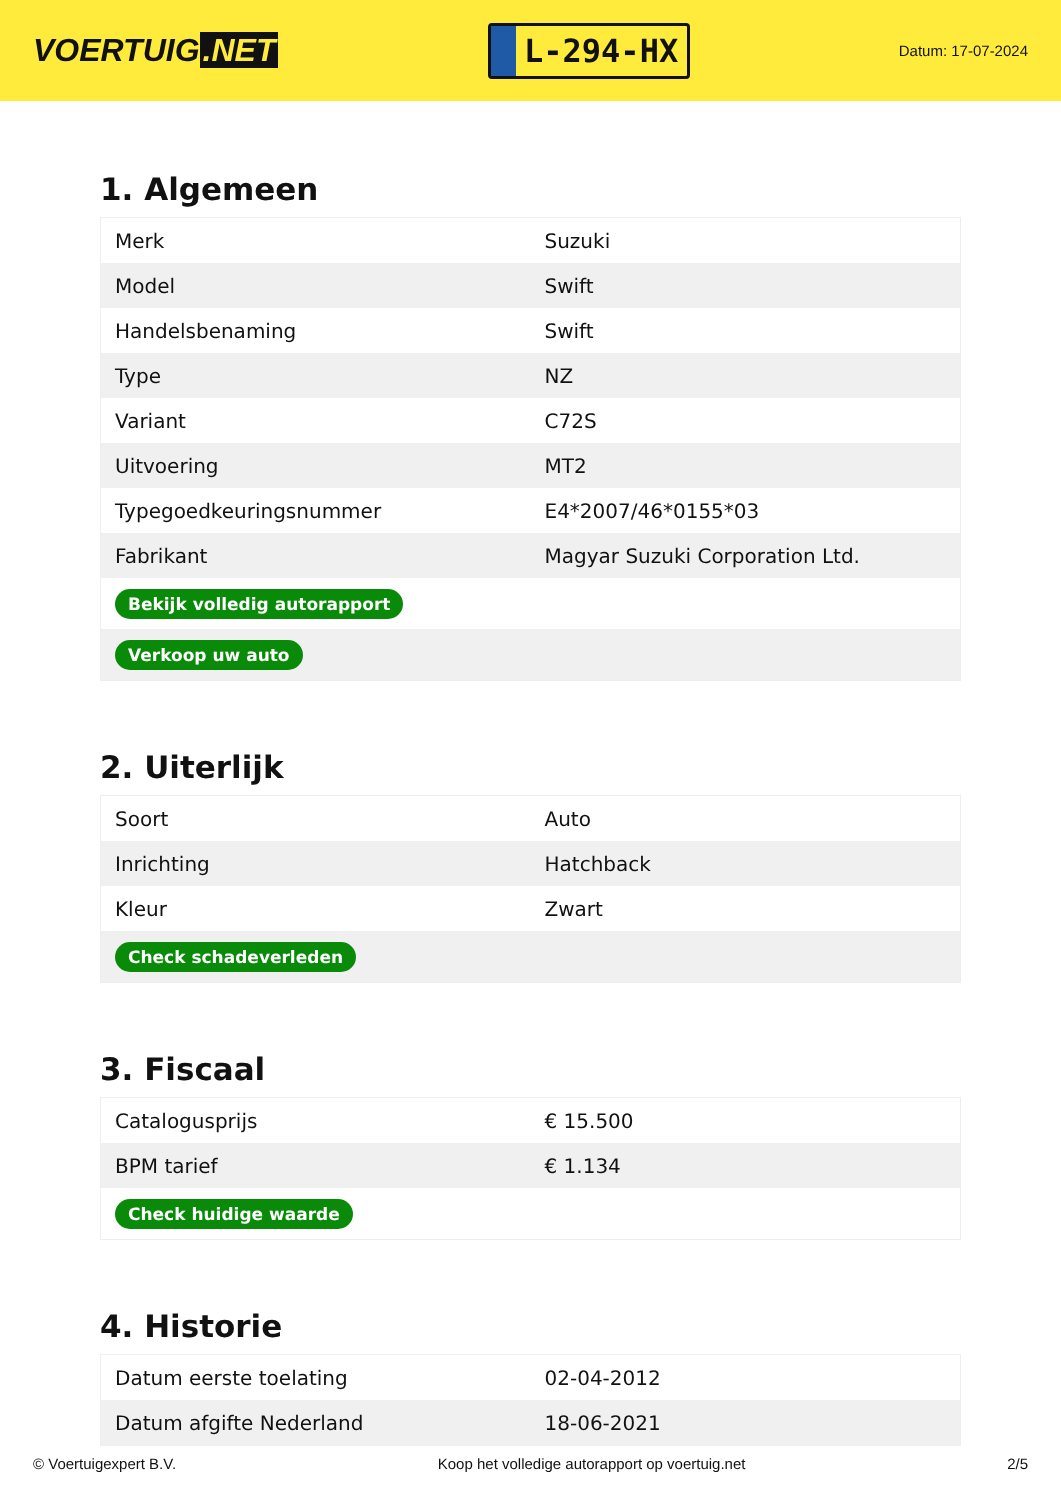VOERTUIG.NET
L-294-HX
Datum: 17-07-2024
1. Algemeen
| Merk | Suzuki |
| Model | Swift |
| Handelsbenaming | Swift |
| Type | NZ |
| Variant | C72S |
| Uitvoering | MT2 |
| Typegoedkeuringsnummer | E4*2007/46*0155*03 |
| Fabrikant | Magyar Suzuki Corporation Ltd. |
| Bekijk volledig autorapport | |
| Verkoop uw auto | |
2. Uiterlijk
| Soort | Auto |
| Inrichting | Hatchback |
| Kleur | Zwart |
| Check schadeverleden | |
3. Fiscaal
| Catalogusprijs | € 15.500 |
| BPM tarief | € 1.134 |
| Check huidige waarde | |
4. Historie
| Datum eerste toelating | 02-04-2012 |
| Datum afgifte Nederland | 18-06-2021 |
© Voertuigexpert B.V. Koop het volledige autorapport op voertuig.net 2/5